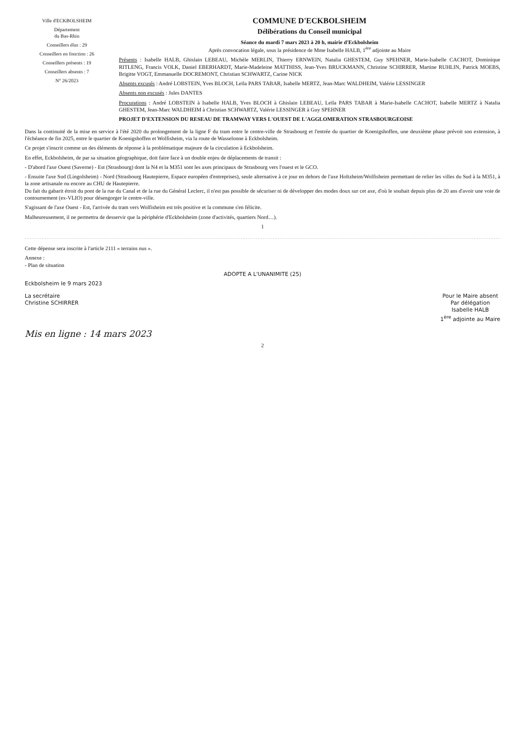Ville d'ECKBOLSHEIM
Département
du Bas-Rhin
Conseillers élus : 29
Conseillers en fonction : 26
Conseillers présents : 19
Conseillers absents : 7
N° 26/2023
COMMUNE D'ECKBOLSHEIM
Délibérations du Conseil municipal
Séance du mardi 7 mars 2023 à 20 h, mairie d'Eckbolsheim
Après convocation légale, sous la présidence de Mme Isabelle HALB, 1<sup>ère</sup> adjointe au Maire
Présents : Isabelle HALB, Ghislain LEBEAU, Michèle MERLIN, Thierry ERNWEIN, Natalia GHESTEM, Guy SPEHNER, Marie-Isabelle CACHOT, Dominique RITLENG, Francis VOLK, Daniel EBERHARDT, Marie-Madeleine MATTHISS, Jean-Yves BRUCKMANN, Christine SCHIRRER, Martine RUHLIN, Patrick MOEBS, Brigitte VOGT, Emmanuelle DOCREMONT, Christian SCHWARTZ, Carine NICK
Absents excusés : André LOBSTEIN, Yves BLOCH, Leïla PARS TABAR, Isabelle MERTZ, Jean-Marc WALDHEIM, Valérie LESSINGER
Absents non excusés : Jules DANTES
Procurations : André LOBSTEIN à Isabelle HALB, Yves BLOCH à Ghislain LEBEAU, Leïla PARS TABAR à Marie-Isabelle CACHOT, Isabelle MERTZ à Natalia GHESTEM, Jean-Marc WALDHEIM à Christian SCHWARTZ, Valérie LESSINGER à Guy SPEHNER
PROJET D'EXTENSION DU RESEAU DE TRAMWAY VERS L'OUEST DE L'AGGLOMERATION STRASBOURGEOISE
Dans la continuité de la mise en service à l'été 2020 du prolongement de la ligne F du tram entre le centre-ville de Strasbourg et l'entrée du quartier de Koenigshoffen, une deuxième phase prévoit son extension, à l'échéance de fin 2025, entre le quartier de Koenigshoffen et Wolfisheim, via la route de Wasselonne à Eckbolsheim.
Ce projet s'inscrit comme un des éléments de réponse à la problématique majeure de la circulation à Eckbolsheim.
En effet, Eckbolsheim, de par sa situation géographique, doit faire face à un double enjeu de déplacements de transit :
- D'abord l'axe Ouest (Saverne) - Est (Strasbourg) dont la N4 et la M351 sont les axes principaux de Strasbourg vers l'ouest et le GCO.
- Ensuite l'axe Sud (Lingolsheim) - Nord (Strasbourg Hautepierre, Espace européen d'entreprises), seule alternative à ce jour en dehors de l'axe Holtzheim/Wolfisheim permettant de relier les villes du Sud à la M351, à la zone artisanale ou encore au CHU de Hautepierre.
Du fait du gabarit étroit du pont de la rue du Canal et de la rue du Général Leclerc, il n'est pas possible de sécuriser ni de développer des modes doux sur cet axe, d'où le souhait depuis plus de 20 ans d'avoir une voie de contournement (ex-VLIO) pour désengorger le centre-ville.
S'agissant de l'axe Ouest - Est, l'arrivée du tram vers Wolfisheim est très positive et la commune s'en félicite.
Malheureusement, il ne permettra de desservir que la périphérie d'Eckbolsheim (zone d'activités, quartiers Nord…).
1
Cette dépense sera inscrite à l'article 2111 « terrains nus ».
Annexe :
- Plan de situation
ADOPTE A L'UNANIMITE (25)
Eckbolsheim le 9 mars 2023
La secrétaire
Christine SCHIRRER
Pour le Maire absent
Par délégation
Isabelle HALB
1<sup>ère</sup> adjointe au Maire
Mis en ligne : 14 mars 2023
2